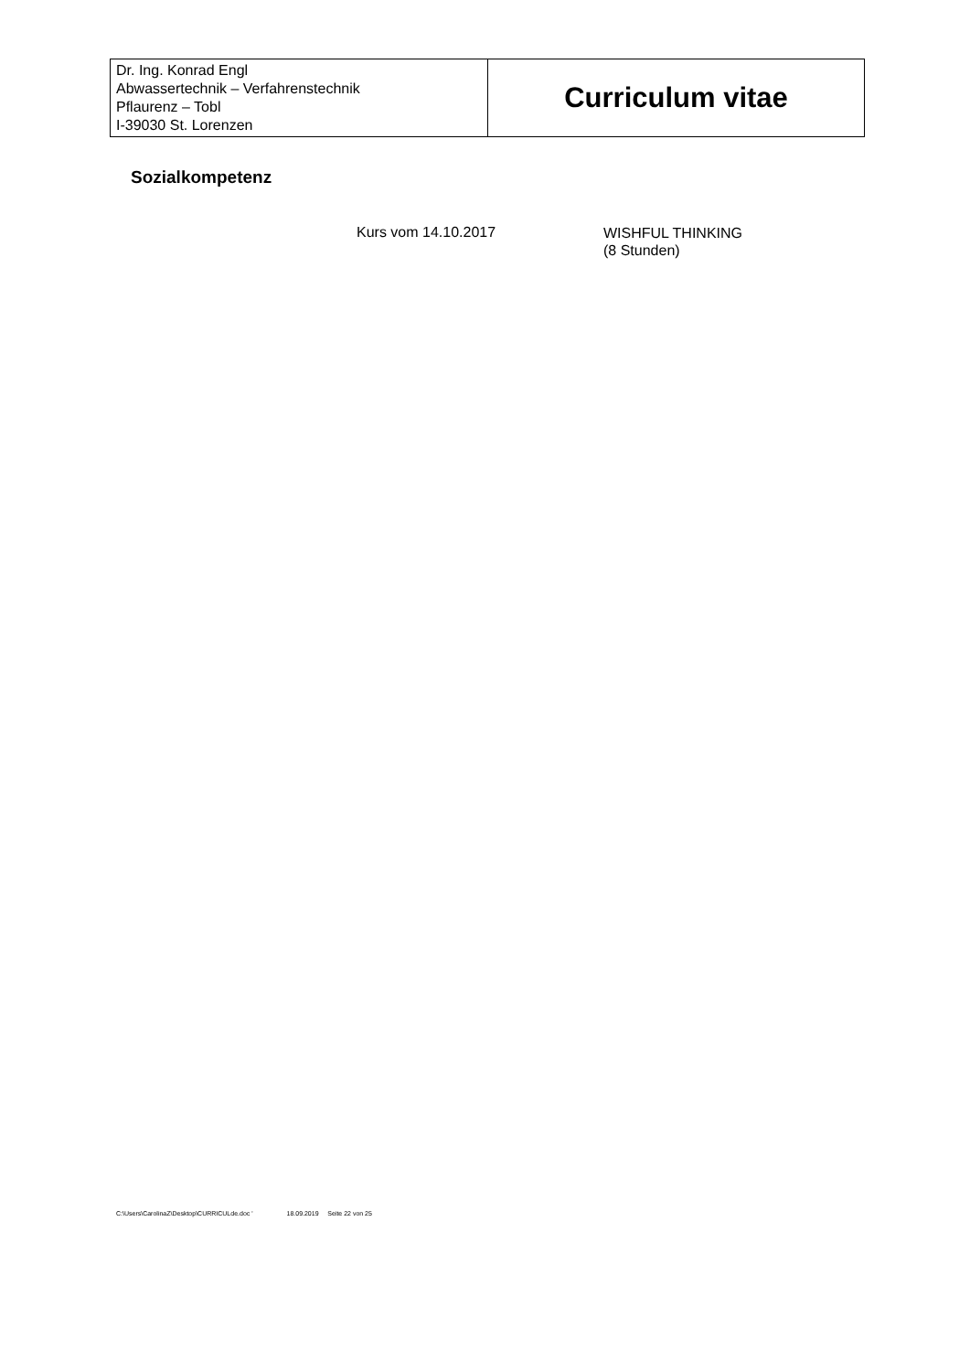| Dr. Ing. Konrad Engl Abwassertechnik – Verfahrenstechnik Pflaurenz – Tobl I-39030 St. Lorenzen | Curriculum vitae |
Sozialkompetenz
Kurs vom 14.10.2017 WISHFUL THINKING
(8 Stunden)
C:\Users\CarolinaZ\Desktop\CURRICULde.doc ' 18.09.2019 Seite 22 von 25